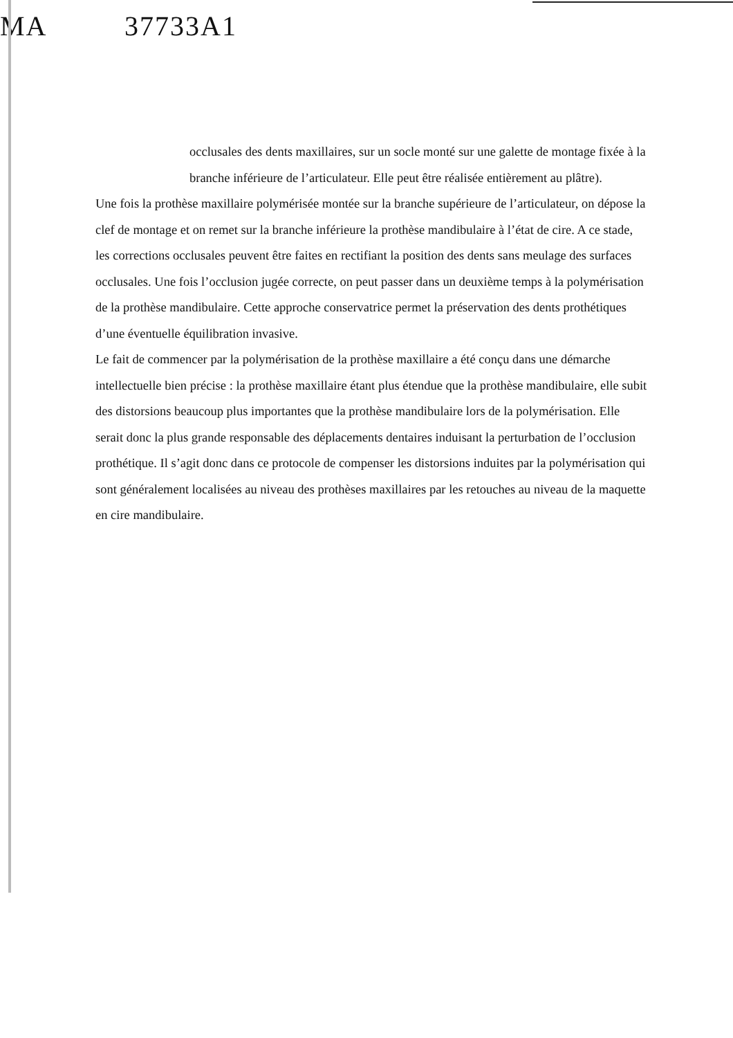MA 37733A1
occlusales des dents maxillaires, sur un socle monté sur une galette de montage fixée à la branche inférieure de l’articulateur. Elle peut être réalisée entièrement au plâtre).
Une fois la prothèse maxillaire polymérisée montée sur la branche supérieure de l’articulateur, on dépose la clef de montage et on remet sur la branche inférieure la prothèse mandibulaire à l’état de cire. A ce stade, les corrections occlusales peuvent être faites en rectifiant la position des dents sans meulage des surfaces occlusales. Une fois l’occlusion jugée correcte, on peut passer dans un deuxième temps à la polymérisation de la prothèse mandibulaire. Cette approche conservatrice permet la préservation des dents prothétiques d’une éventuelle équilibration invasive.
Le fait de commencer par la polymérisation de la prothèse maxillaire a été conçu dans une démarche intellectuelle bien précise : la prothèse maxillaire étant plus étendue que la prothèse mandibulaire, elle subit des distorsions beaucoup plus importantes que la prothèse mandibulaire lors de la polymérisation. Elle serait donc la plus grande responsable des déplacements dentaires induisant la perturbation de l’occlusion prothétique. Il s’agit donc dans ce protocole de compenser les distorsions induites par la polymérisation qui sont généralement localisées au niveau des prothèses maxillaires par les retouches au niveau de la maquette en cire mandibulaire.